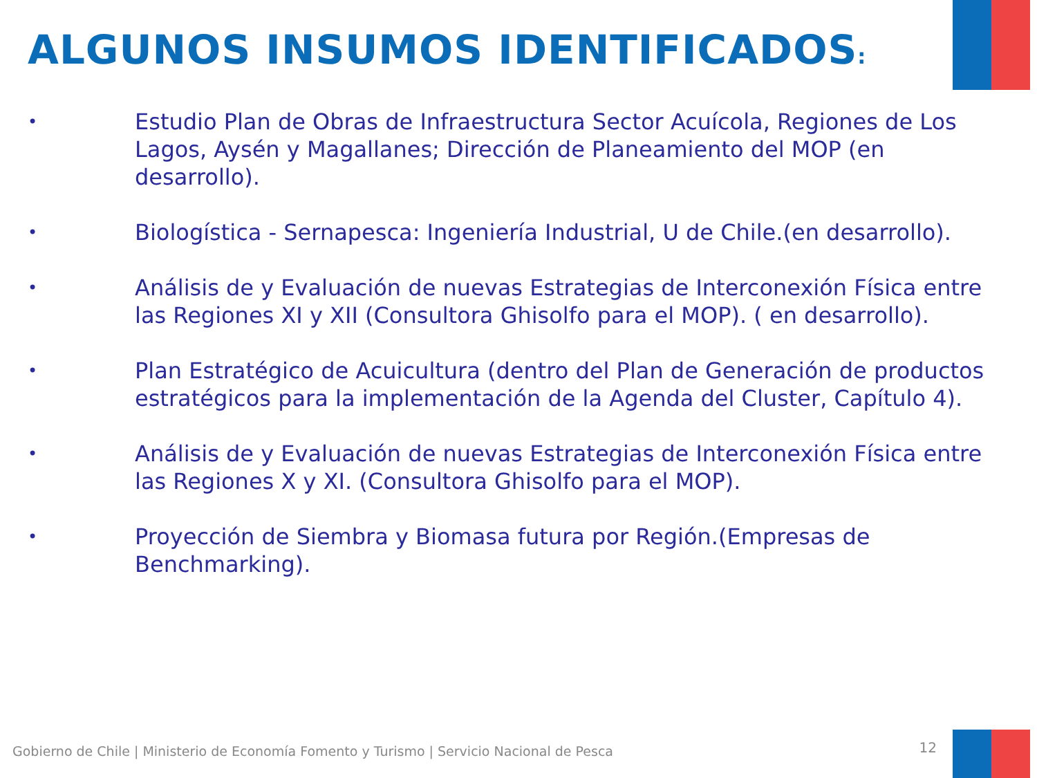ALGUNOS INSUMOS IDENTIFICADOS:
• Estudio Plan de Obras de Infraestructura Sector Acuícola, Regiones de Los Lagos, Aysén y Magallanes; Dirección de Planeamiento del MOP (en desarrollo).
• Biologística - Sernapesca: Ingeniería Industrial, U de Chile.(en desarrollo).
• Análisis de y Evaluación de nuevas Estrategias de Interconexión Física entre las Regiones XI y XII (Consultora Ghisolfo para el MOP). ( en desarrollo).
• Plan Estratégico de Acuicultura (dentro del Plan de Generación de productos estratégicos para la implementación de la Agenda del Cluster, Capítulo 4).
• Análisis de y Evaluación de nuevas Estrategias de Interconexión Física entre las Regiones X y XI. (Consultora Ghisolfo para el MOP).
• Proyección de Siembra y Biomasa futura por Región.(Empresas de Benchmarking).
Gobierno de Chile | Ministerio de Economía Fomento y Turismo | Servicio Nacional de Pesca
12